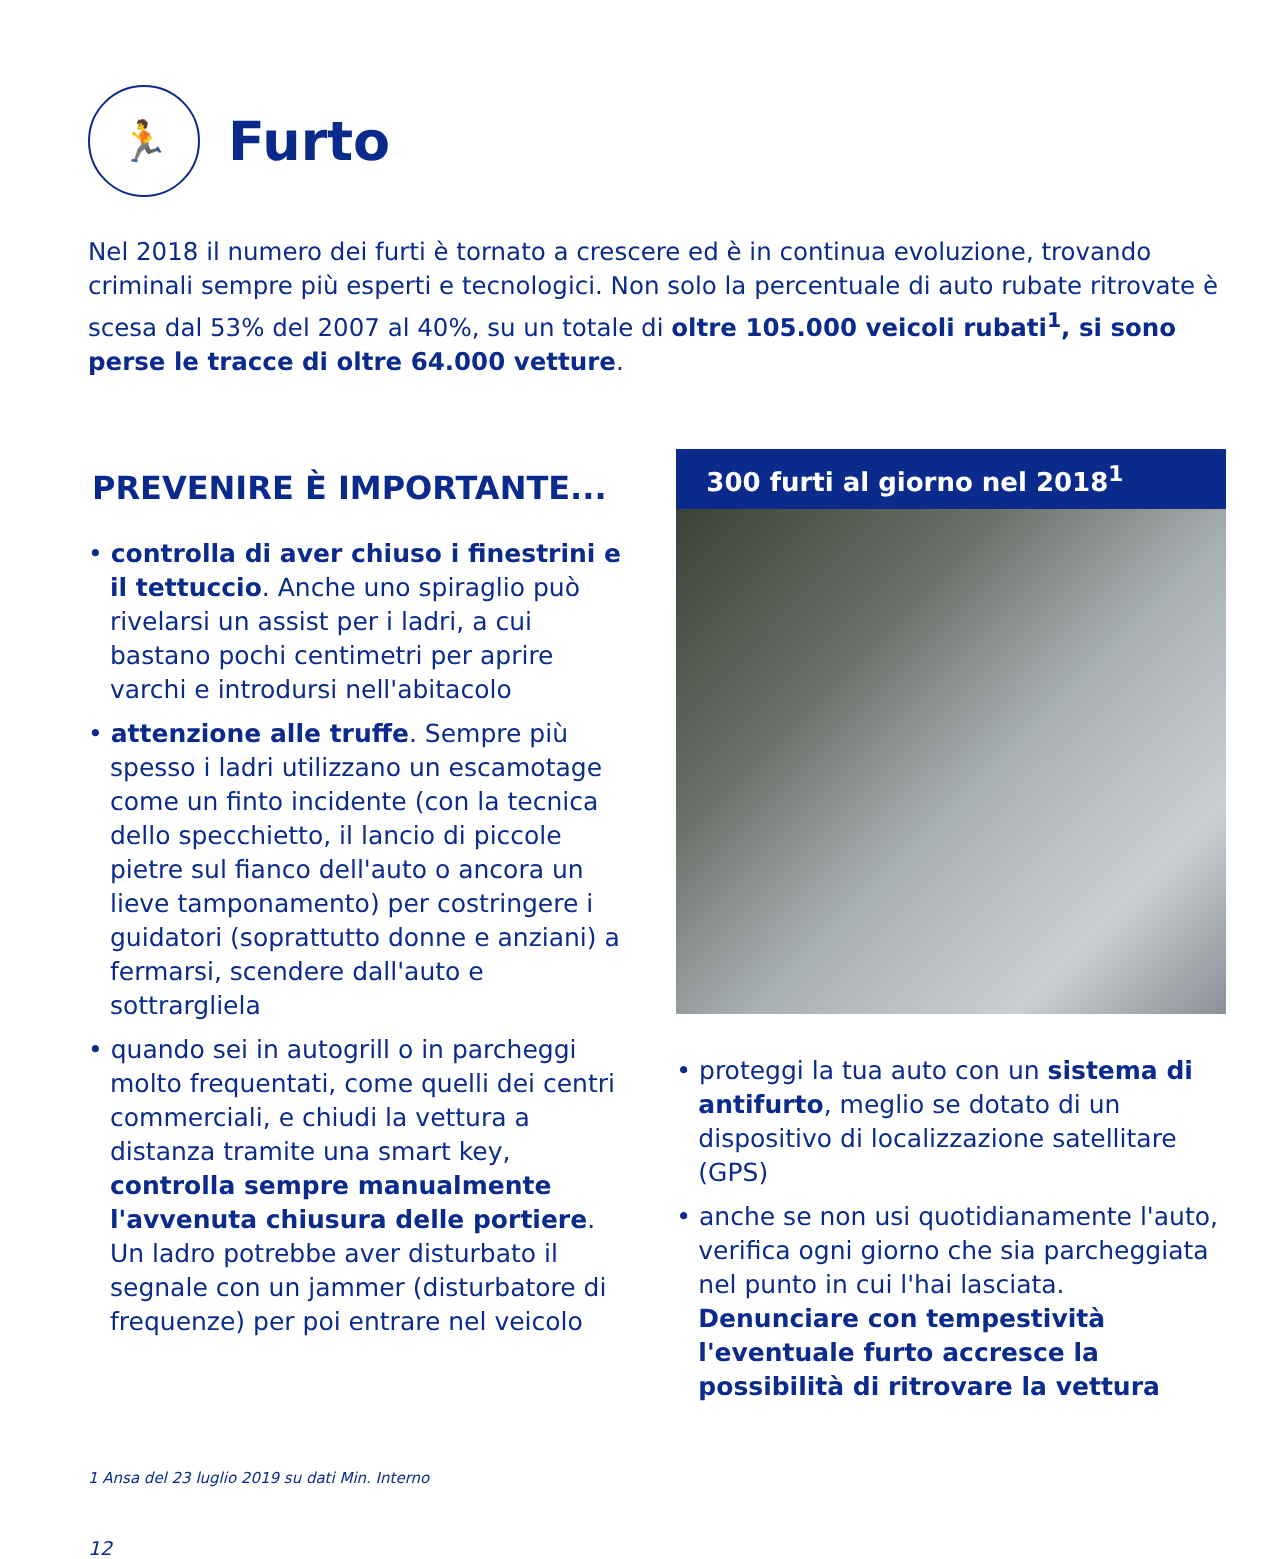🏃
Furto
Nel 2018 il numero dei furti è tornato a crescere ed è in continua evoluzione, trovando criminali sempre più esperti e tecnologici. Non solo la percentuale di auto rubate ritrovate è scesa dal 53% del 2007 al 40%, su un totale di oltre 105.000 veicoli rubati<sup>1</sup>, si sono perse le tracce di oltre 64.000 vetture.
PREVENIRE È IMPORTANTE...
• controlla di aver chiuso i finestrini e il tettuccio. Anche uno spiraglio può rivelarsi un assist per i ladri, a cui bastano pochi centimetri per aprire varchi e introdursi nell'abitacolo
• attenzione alle truffe. Sempre più spesso i ladri utilizzano un escamotage come un finto incidente (con la tecnica dello specchietto, il lancio di piccole pietre sul fianco dell'auto o ancora un lieve tamponamento) per costringere i guidatori (soprattutto donne e anziani) a fermarsi, scendere dall'auto e sottrargliela
• quando sei in autogrill o in parcheggi molto frequentati, come quelli dei centri commerciali, e chiudi la vettura a distanza tramite una smart key, controlla sempre manualmente l'avvenuta chiusura delle portiere. Un ladro potrebbe aver disturbato il segnale con un jammer (disturbatore di frequenze) per poi entrare nel veicolo
300 furti al giorno nel 2018<sup>1</sup>
• proteggi la tua auto con un sistema di antifurto, meglio se dotato di un dispositivo di localizzazione satellitare (GPS)
• anche se non usi quotidianamente l'auto, verifica ogni giorno che sia parcheggiata nel punto in cui l'hai lasciata. Denunciare con tempestività l'eventuale furto accresce la possibilità di ritrovare la vettura
1 Ansa del 23 luglio 2019 su dati Min. Interno
12